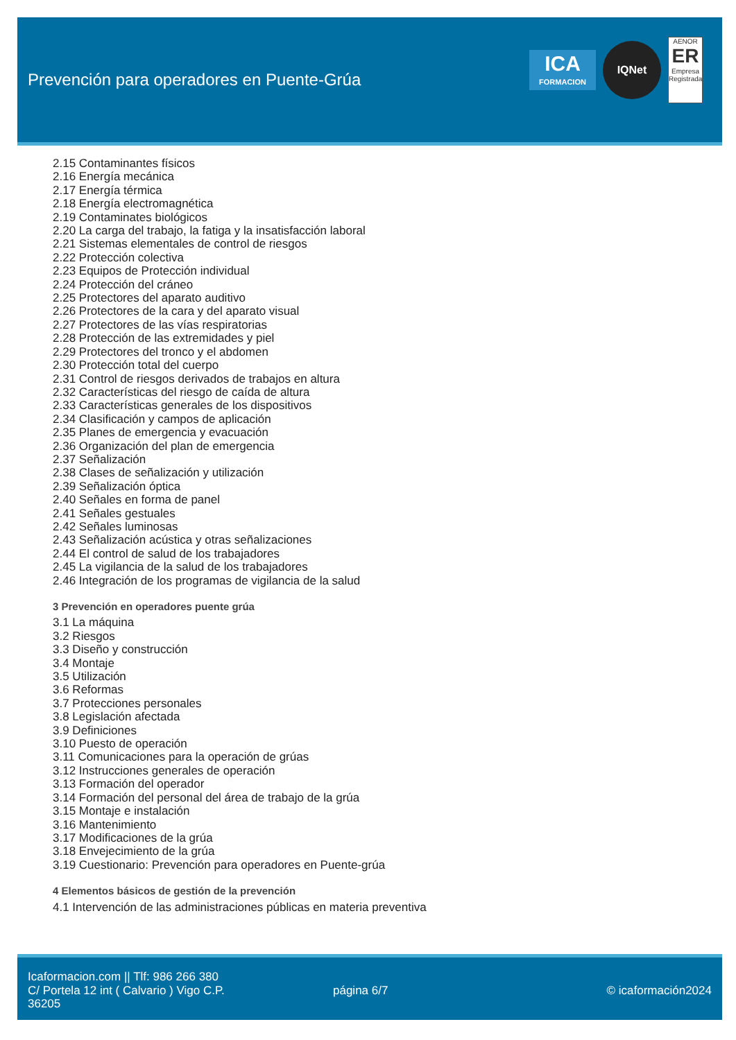Prevención para operadores en Puente-Grúa
ICA
FORMACION
IQNet
AENOR
ER
Empresa Registrada
2.15 Contaminantes físicos
2.16 Energía mecánica
2.17 Energía térmica
2.18 Energía electromagnética
2.19 Contaminates biológicos
2.20 La carga del trabajo, la fatiga y la insatisfacción laboral
2.21 Sistemas elementales de control de riesgos
2.22 Protección colectiva
2.23 Equipos de Protección individual
2.24 Protección del cráneo
2.25 Protectores del aparato auditivo
2.26 Protectores de la cara y del aparato visual
2.27 Protectores de las vías respiratorias
2.28 Protección de las extremidades y piel
2.29 Protectores del tronco y el abdomen
2.30 Protección total del cuerpo
2.31 Control de riesgos derivados de trabajos en altura
2.32 Características del riesgo de caída de altura
2.33 Características generales de los dispositivos
2.34 Clasificación y campos de aplicación
2.35 Planes de emergencia y evacuación
2.36 Organización del plan de emergencia
2.37 Señalización
2.38 Clases de señalización y utilización
2.39 Señalización óptica
2.40 Señales en forma de panel
2.41 Señales gestuales
2.42 Señales luminosas
2.43 Señalización acústica y otras señalizaciones
2.44 El control de salud de los trabajadores
2.45 La vigilancia de la salud de los trabajadores
2.46 Integración de los programas de vigilancia de la salud
3 Prevención en operadores puente grúa
3.1 La máquina
3.2 Riesgos
3.3 Diseño y construcción
3.4 Montaje
3.5 Utilización
3.6 Reformas
3.7 Protecciones personales
3.8 Legislación afectada
3.9 Definiciones
3.10 Puesto de operación
3.11 Comunicaciones para la operación de grúas
3.12 Instrucciones generales de operación
3.13 Formación del operador
3.14 Formación del personal del área de trabajo de la grúa
3.15 Montaje e instalación
3.16 Mantenimiento
3.17 Modificaciones de la grúa
3.18 Envejecimiento de la grúa
3.19 Cuestionario: Prevención para operadores en Puente-grúa
4 Elementos básicos de gestión de la prevención
4.1 Intervención de las administraciones públicas en materia preventiva
Icaformacion.com || Tlf: 986 266 380
C/ Portela 12 int ( Calvario ) Vigo C.P. 36205
página 6/7 © icaformación2024